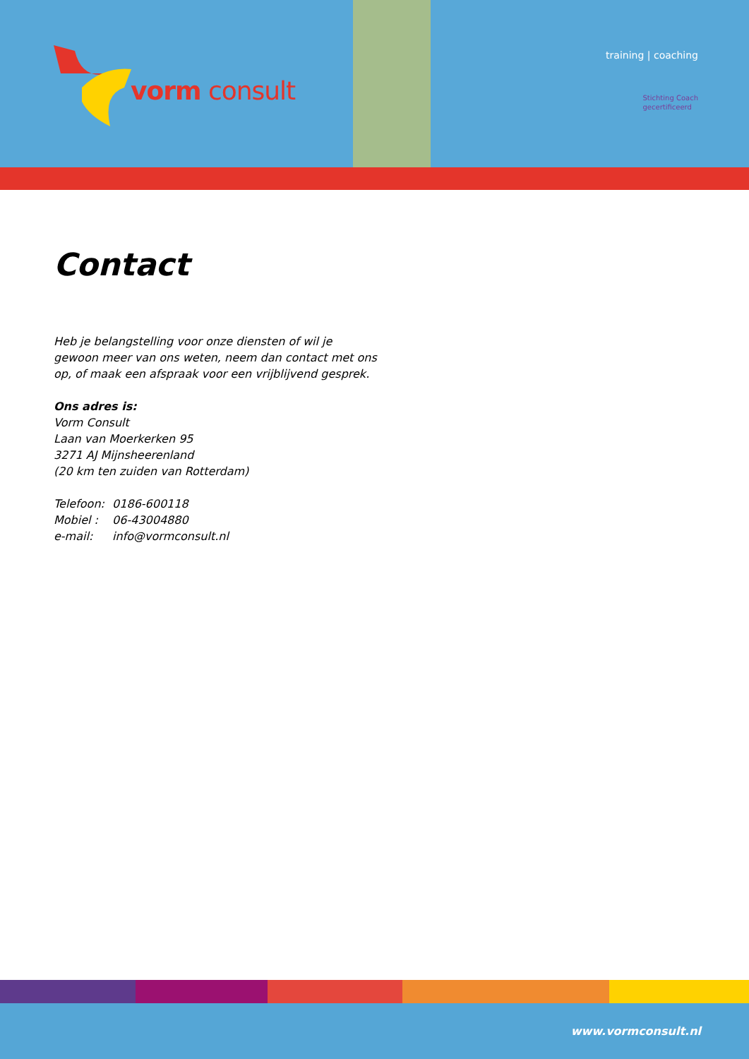vorm consult
training | coaching
Stichting Coach
gecertificeerd
Contact
Heb je belangstelling voor onze diensten of wil je gewoon meer van ons weten, neem dan contact met ons op, of maak een afspraak voor een vrijblijvend gesprek.
Ons adres is:
Vorm Consult
Laan van Moerkerken 95
3271 AJ Mijnsheerenland
(20 km ten zuiden van Rotterdam)
Telefoon: 0186-600118
Mobiel : 06-43004880
e-mail: info@vormconsult.nl
www.vormconsult.nl